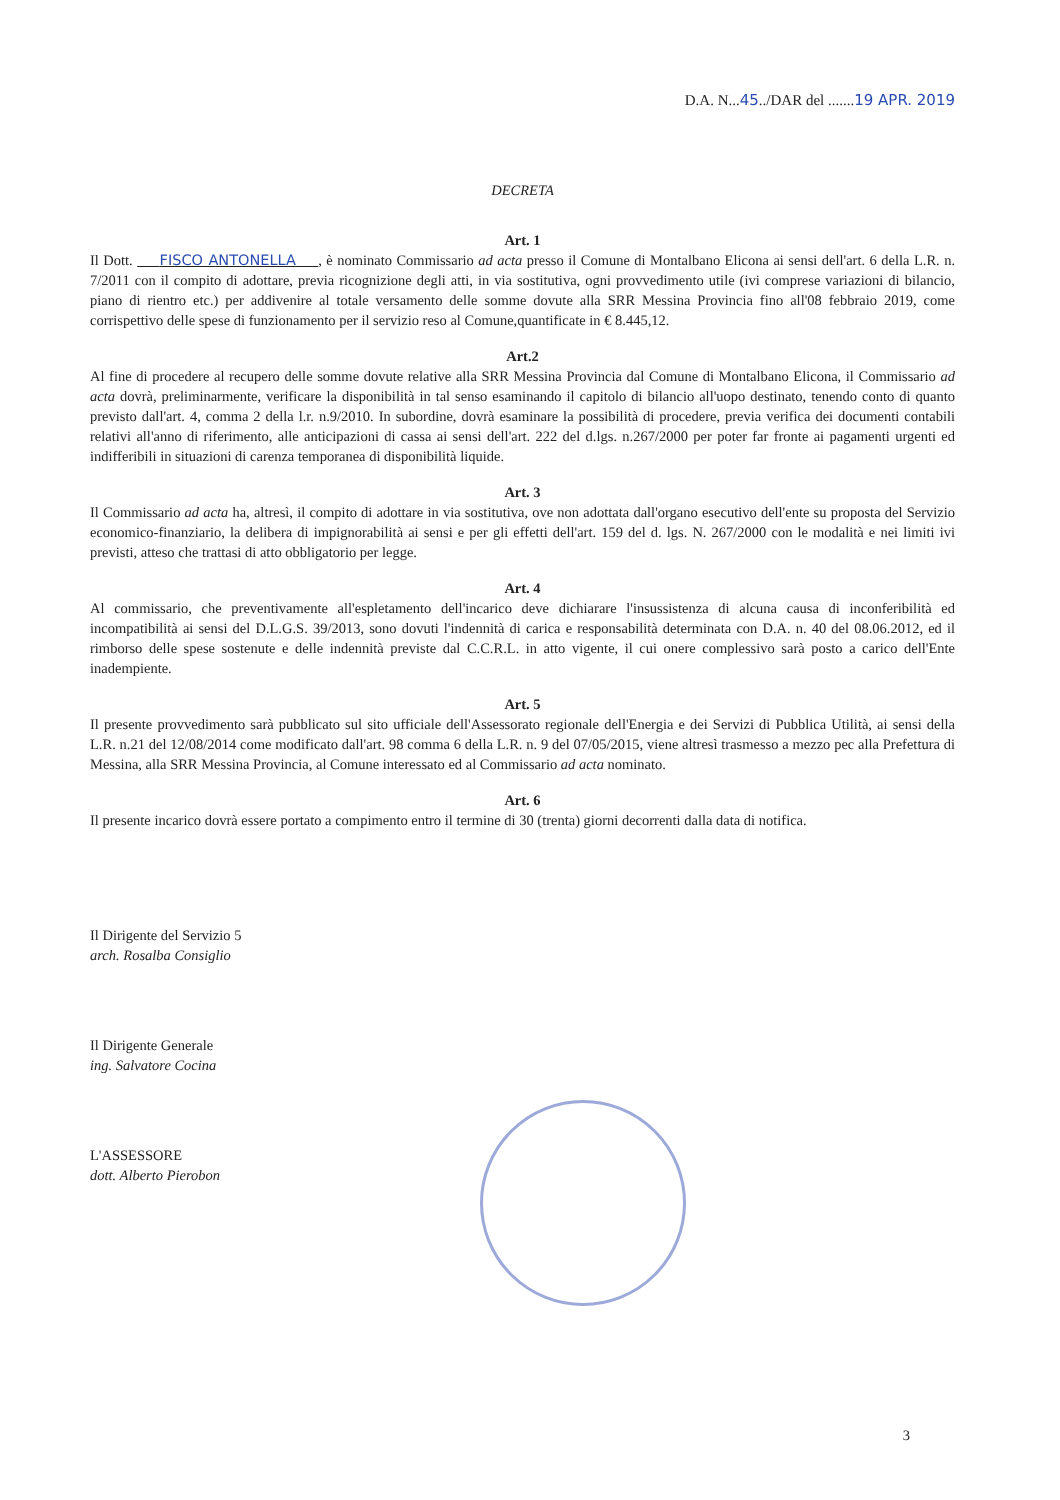D.A. N...45../DAR del .......19 APR. 2019
DECRETA
Art. 1
Il Dott. FISCO ANTONELLA , è nominato Commissario ad acta presso il Comune di Montalbano Elicona ai sensi dell'art. 6 della L.R. n. 7/2011 con il compito di adottare, previa ricognizione degli atti, in via sostitutiva, ogni provvedimento utile (ivi comprese variazioni di bilancio, piano di rientro etc.) per addivenire al totale versamento delle somme dovute alla SRR Messina Provincia fino all'08 febbraio 2019, come corrispettivo delle spese di funzionamento per il servizio reso al Comune,quantificate in € 8.445,12.
Art.2
Al fine di procedere al recupero delle somme dovute relative alla SRR Messina Provincia dal Comune di Montalbano Elicona, il Commissario ad acta dovrà, preliminarmente, verificare la disponibilità in tal senso esaminando il capitolo di bilancio all'uopo destinato, tenendo conto di quanto previsto dall'art. 4, comma 2 della l.r. n.9/2010. In subordine, dovrà esaminare la possibilità di procedere, previa verifica dei documenti contabili relativi all'anno di riferimento, alle anticipazioni di cassa ai sensi dell'art. 222 del d.lgs. n.267/2000 per poter far fronte ai pagamenti urgenti ed indifferibili in situazioni di carenza temporanea di disponibilità liquide.
Art. 3
Il Commissario ad acta ha, altresì, il compito di adottare in via sostitutiva, ove non adottata dall'organo esecutivo dell'ente su proposta del Servizio economico-finanziario, la delibera di impignorabilità ai sensi e per gli effetti dell'art. 159 del d. lgs. N. 267/2000 con le modalità e nei limiti ivi previsti, atteso che trattasi di atto obbligatorio per legge.
Art. 4
Al commissario, che preventivamente all'espletamento dell'incarico deve dichiarare l'insussistenza di alcuna causa di inconferibilità ed incompatibilità ai sensi del D.L.G.S. 39/2013, sono dovuti l'indennità di carica e responsabilità determinata con D.A. n. 40 del 08.06.2012, ed il rimborso delle spese sostenute e delle indennità previste dal C.C.R.L. in atto vigente, il cui onere complessivo sarà posto a carico dell'Ente inadempiente.
Art. 5
Il presente provvedimento sarà pubblicato sul sito ufficiale dell'Assessorato regionale dell'Energia e dei Servizi di Pubblica Utilità, ai sensi della L.R. n.21 del 12/08/2014 come modificato dall'art. 98 comma 6 della L.R. n. 9 del 07/05/2015, viene altresì trasmesso a mezzo pec alla Prefettura di Messina, alla SRR Messina Provincia, al Comune interessato ed al Commissario ad acta nominato.
Art. 6
Il presente incarico dovrà essere portato a compimento entro il termine di 30 (trenta) giorni decorrenti dalla data di notifica.
Il Dirigente del Servizio 5
arch. Rosalba Consiglio
Il Dirigente Generale
ing. Salvatore Cocina
L'ASSESSORE
dott. Alberto Pierobon
3